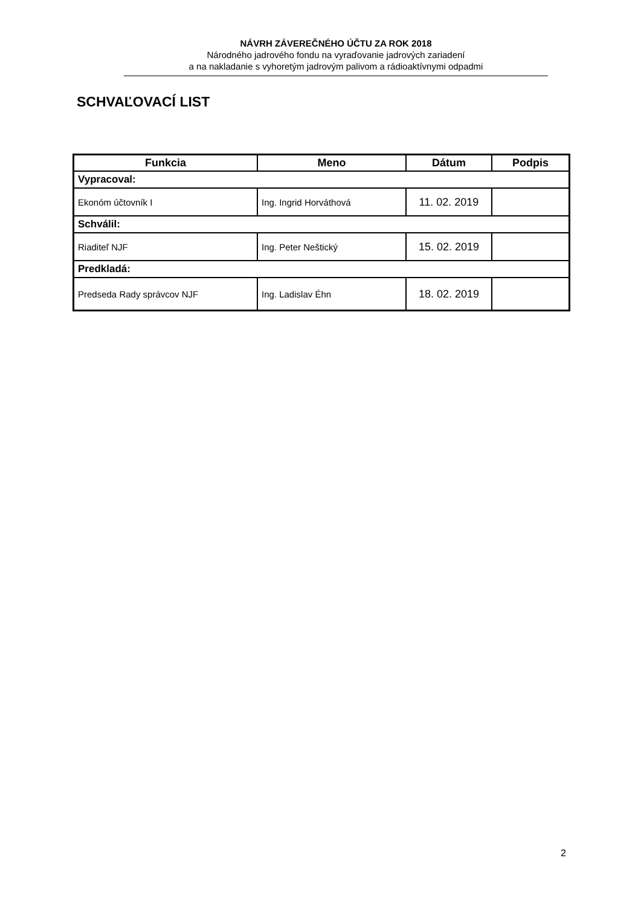NÁVRH ZÁVEREČNÉHO ÚČTU ZA ROK 2018
Národného jadrového fondu na vyraďovanie jadrových zariadení
a na nakladanie s vyhoretým jadrovým palivom a rádioaktívnymi odpadmi
SCHVAĽOVACÍ LIST
| Funkcia | Meno | Dátum | Podpis |
| --- | --- | --- | --- |
| Vypracoval: | | | |
| Ekonóm účtovník I | Ing. Ingrid Horváthová | 11. 02. 2019 | |
| Schválil: | | | |
| Riaditeľ NJF | Ing. Peter Neštický | 15. 02. 2019 | |
| Predkladá: | | | |
| Predseda Rady správcov NJF | Ing. Ladislav Éhn | 18. 02. 2019 | |
2